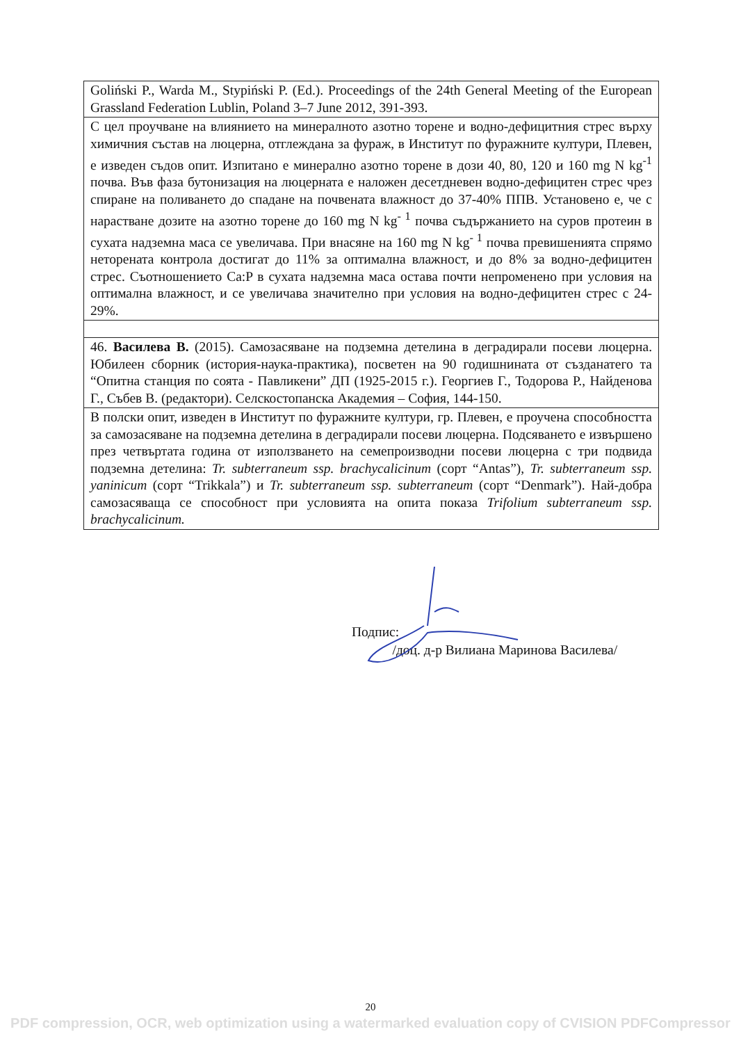| Goliński P., Warda M., Stypiński P. (Ed.). Proceedings of the 24th General Meeting of the European Grassland Federation Lublin, Poland 3–7 June 2012, 391-393. |
| С цел проучване на влиянието на минералното азотно торене и водно-дефицитния стрес върху химичния състав на люцерна, отглеждана за фураж, в Институт по фуражните култури, Плевен, е изведен съдов опит. Изпитано е минерално азотно торене в дози 40, 80, 120 и 160 mg N kg<sup>-1</sup> почва. Във фаза бутонизация на люцерната е наложен десетдневен водно-дефицитен стрес чрез спиране на поливането до спадане на почвената влажност до 37-40% ППВ. Установено е, че с нарастване дозите на азотно торене до 160 mg N kg<sup>- 1</sup> почва съдържанието на суров протеин в сухата надземна маса се увеличава. При внасяне на 160 mg N kg<sup>- 1</sup> почва превишенията спрямо неторената контрола достигат до 11% за оптимална влажност, и до 8% за водно-дефицитен стрес. Съотношението Ca:P в сухата надземна маса остава почти непроменено при условия на оптимална влажност, и се увеличава значително при условия на водно-дефицитен стрес с 24-29%. |
| 46. Василева В. (2015). Самозасяване на подземна детелина в деградирали посеви люцерна. Юбилеен сборник (история-наука-практика), посветен на 90 годишнината от създанатего та “Опитна станция по соята - Павликени” ДП (1925-2015 г.). Георгиев Г., Тодорова Р., Найденова Г., Събев В. (редактори). Селскостопанска Академия – София, 144-150. |
| В полски опит, изведен в Институт по фуражните култури, гр. Плевен, е проучена способността за самозасяване на подземна детелина в деградирали посеви люцерна. Подсяването е извършено през четвъртата година от използването на семепроизводни посеви люцерна с три подвида подземна детелина: Tr. subterraneum ssp. brachycalicinum (сорт “Antas”), Tr. subterraneum ssp. yaninicum (сорт “Trikkala”) и Tr. subterraneum ssp. subterraneum (сорт “Denmark”). Най-добра самозасяваща се способност при условията на опита показа Trifolium subterraneum ssp. brachycalicinum. |
Подпис:
/доц. д-р Вилиана Маринова Василева/
20
PDF compression, OCR, web optimization using a watermarked evaluation copy of CVISION PDFCompressor